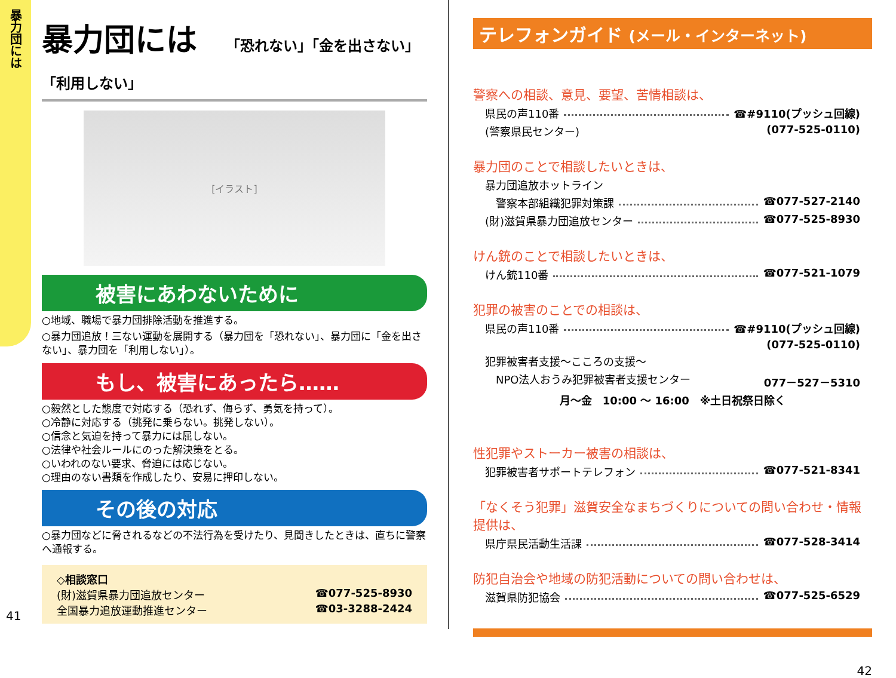暴力団には
暴力団には 「恐れない」「金を出さない」「利用しない」
[イラスト]
被害にあわないために
○地域、職場で暴力団排除活動を推進する。
○暴力団追放！三ない運動を展開する（暴力団を「恐れない」、暴力団に「金を出さない」、暴力団を「利用しない」）。
もし、被害にあったら……
○毅然とした態度で対応する（恐れず、侮らず、勇気を持って）。
○冷静に対応する（挑発に乗らない。挑発しない）。
○信念と気迫を持って暴力には屈しない。
○法律や社会ルールにのった解決策をとる。
○いわれのない要求、脅迫には応じない。
○理由のない書類を作成したり、安易に押印しない。
その後の対応
○暴力団などに脅されるなどの不法行為を受けたり、見聞きしたときは、直ちに警察へ通報する。
◇相談窓口
(財)滋賀県暴力団追放センター ☎077-525-8930
全国暴力追放運動推進センター ☎03-3288-2424
41
テレフォンガイド (メール・インターネット)
警察への相談、意見、要望、苦情相談は、
県民の声110番 ☎#9110(プッシュ回線)
(警察県民センター) (077-525-0110)
暴力団のことで相談したいときは、
暴力団追放ホットライン
　警察本部組織犯罪対策課 ☎077-527-2140
(財)滋賀県暴力団追放センター ☎077-525-8930
けん銃のことで相談したいときは、
けん銃110番 ☎077-521-1079
犯罪の被害のことでの相談は、
県民の声110番 ☎#9110(プッシュ回線)
(077-525-0110)
犯罪被害者支援～こころの支援～
　NPO法人おうみ犯罪被害者支援センター 077－527－5310
月～金　10:00 ～ 16:00　※土日祝祭日除く
性犯罪やストーカー被害の相談は、
犯罪被害者サポートテレフォン ☎077-521-8341
「なくそう犯罪」滋賀安全なまちづくりについての問い合わせ・情報提供は、
県庁県民活動生活課 ☎077-528-3414
防犯自治会や地域の防犯活動についての問い合わせは、
滋賀県防犯協会 ☎077-525-6529
42